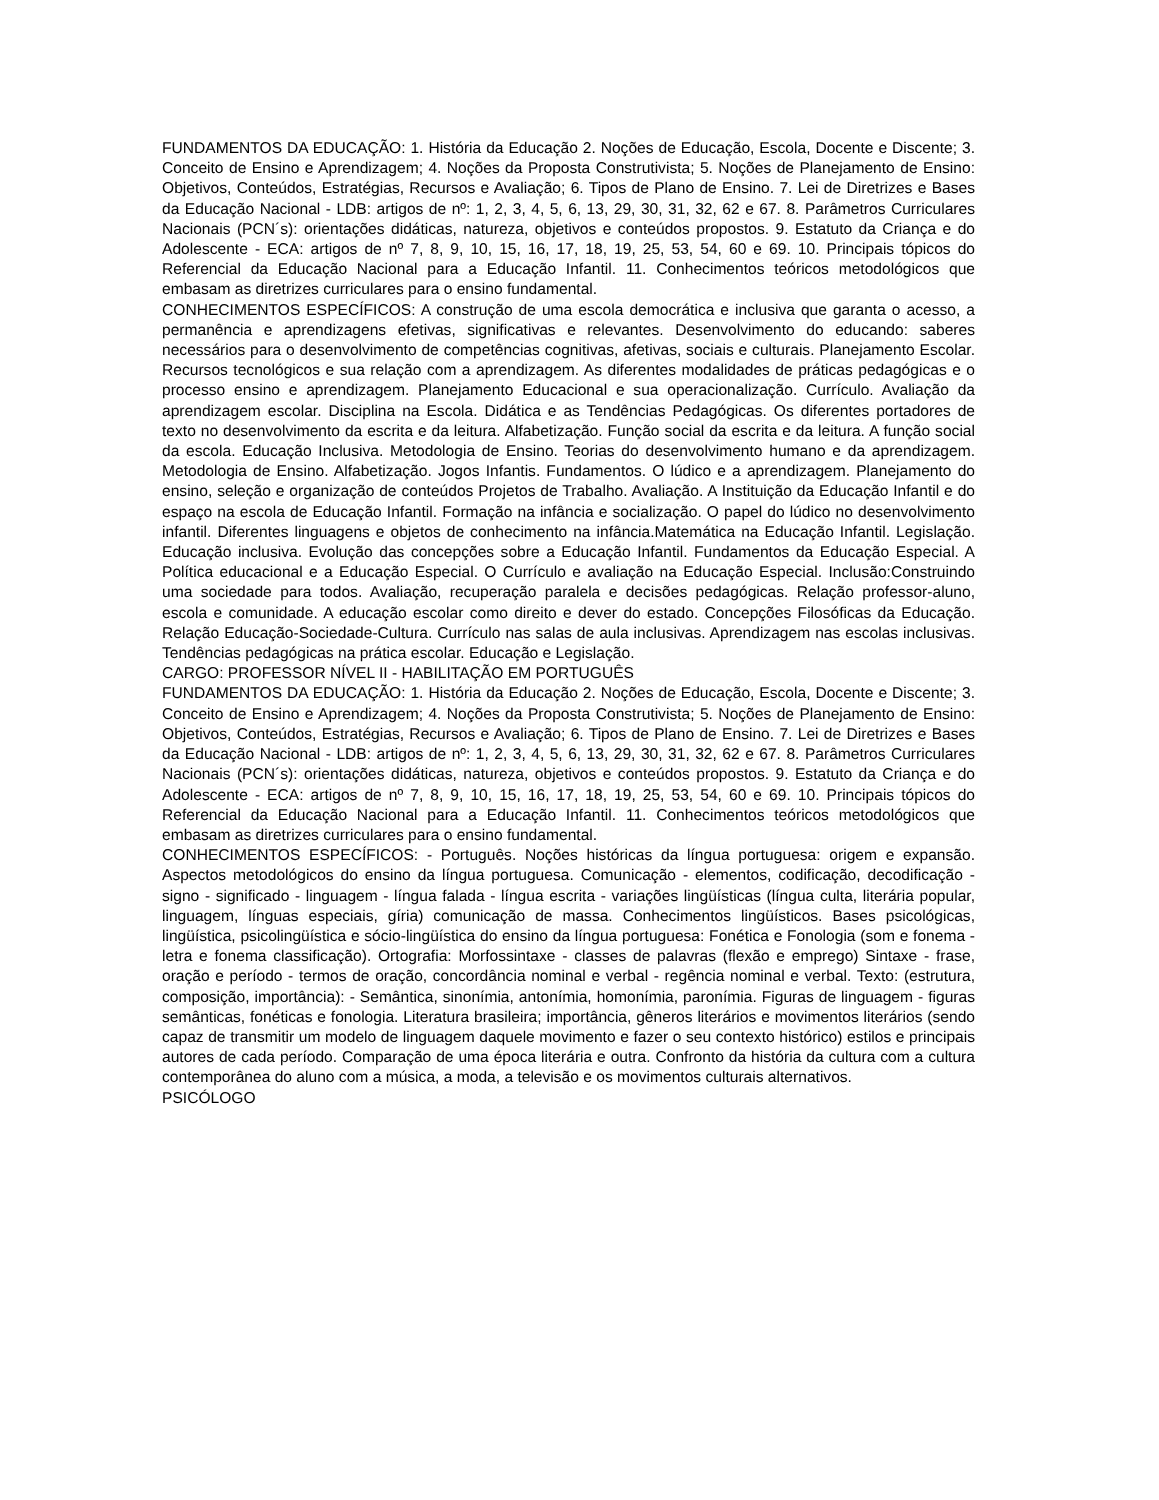FUNDAMENTOS DA EDUCAÇÃO: 1. História da Educação 2. Noções de Educação, Escola, Docente e Discente; 3. Conceito de Ensino e Aprendizagem; 4. Noções da Proposta Construtivista; 5. Noções de Planejamento de Ensino: Objetivos, Conteúdos, Estratégias, Recursos e Avaliação; 6. Tipos de Plano de Ensino. 7. Lei de Diretrizes e Bases da Educação Nacional - LDB: artigos de nº: 1, 2, 3, 4, 5, 6, 13, 29, 30, 31, 32, 62 e 67. 8. Parâmetros Curriculares Nacionais (PCN´s): orientações didáticas, natureza, objetivos e conteúdos propostos. 9. Estatuto da Criança e do Adolescente - ECA: artigos de nº 7, 8, 9, 10, 15, 16, 17, 18, 19, 25, 53, 54, 60 e 69. 10. Principais tópicos do Referencial da Educação Nacional para a Educação Infantil. 11. Conhecimentos teóricos metodológicos que embasam as diretrizes curriculares para o ensino fundamental.
CONHECIMENTOS ESPECÍFICOS: A construção de uma escola democrática e inclusiva que garanta o acesso, a permanência e aprendizagens efetivas, significativas e relevantes. Desenvolvimento do educando: saberes necessários para o desenvolvimento de competências cognitivas, afetivas, sociais e culturais. Planejamento Escolar. Recursos tecnológicos e sua relação com a aprendizagem. As diferentes modalidades de práticas pedagógicas e o processo ensino e aprendizagem. Planejamento Educacional e sua operacionalização. Currículo. Avaliação da aprendizagem escolar. Disciplina na Escola. Didática e as Tendências Pedagógicas. Os diferentes portadores de texto no desenvolvimento da escrita e da leitura. Alfabetização. Função social da escrita e da leitura. A função social da escola. Educação Inclusiva. Metodologia de Ensino. Teorias do desenvolvimento humano e da aprendizagem. Metodologia de Ensino. Alfabetização. Jogos Infantis. Fundamentos. O lúdico e a aprendizagem. Planejamento do ensino, seleção e organização de conteúdos Projetos de Trabalho. Avaliação. A Instituição da Educação Infantil e do espaço na escola de Educação Infantil. Formação na infância e socialização. O papel do lúdico no desenvolvimento infantil. Diferentes linguagens e objetos de conhecimento na infância.Matemática na Educação Infantil. Legislação. Educação inclusiva. Evolução das concepções sobre a Educação Infantil. Fundamentos da Educação Especial. A Política educacional e a Educação Especial. O Currículo e avaliação na Educação Especial. Inclusão:Construindo uma sociedade para todos. Avaliação, recuperação paralela e decisões pedagógicas. Relação professor-aluno, escola e comunidade. A educação escolar como direito e dever do estado. Concepções Filosóficas da Educação. Relação Educação-Sociedade-Cultura. Currículo nas salas de aula inclusivas. Aprendizagem nas escolas inclusivas. Tendências pedagógicas na prática escolar. Educação e Legislação.
CARGO: PROFESSOR NÍVEL II - HABILITAÇÃO EM PORTUGUÊS
FUNDAMENTOS DA EDUCAÇÃO: 1. História da Educação 2. Noções de Educação, Escola, Docente e Discente; 3. Conceito de Ensino e Aprendizagem; 4. Noções da Proposta Construtivista; 5. Noções de Planejamento de Ensino: Objetivos, Conteúdos, Estratégias, Recursos e Avaliação; 6. Tipos de Plano de Ensino. 7. Lei de Diretrizes e Bases da Educação Nacional - LDB: artigos de nº: 1, 2, 3, 4, 5, 6, 13, 29, 30, 31, 32, 62 e 67. 8. Parâmetros Curriculares Nacionais (PCN´s): orientações didáticas, natureza, objetivos e conteúdos propostos. 9. Estatuto da Criança e do Adolescente - ECA: artigos de nº 7, 8, 9, 10, 15, 16, 17, 18, 19, 25, 53, 54, 60 e 69. 10. Principais tópicos do Referencial da Educação Nacional para a Educação Infantil. 11. Conhecimentos teóricos metodológicos que embasam as diretrizes curriculares para o ensino fundamental.
CONHECIMENTOS ESPECÍFICOS: - Português. Noções históricas da língua portuguesa: origem e expansão. Aspectos metodológicos do ensino da língua portuguesa. Comunicação - elementos, codificação, decodificação - signo - significado - linguagem - língua falada - língua escrita - variações lingüísticas (língua culta, literária popular, linguagem, línguas especiais, gíria) comunicação de massa. Conhecimentos lingüísticos. Bases psicológicas, lingüística, psicolingüística e sócio-lingüística do ensino da língua portuguesa: Fonética e Fonologia (som e fonema - letra e fonema classificação). Ortografia: Morfossintaxe - classes de palavras (flexão e emprego) Sintaxe - frase, oração e período - termos de oração, concordância nominal e verbal - regência nominal e verbal. Texto: (estrutura, composição, importância): - Semântica, sinonímia, antonímia, homonímia, paronímia. Figuras de linguagem - figuras semânticas, fonéticas e fonologia. Literatura brasileira; importância, gêneros literários e movimentos literários (sendo capaz de transmitir um modelo de linguagem daquele movimento e fazer o seu contexto histórico) estilos e principais autores de cada período. Comparação de uma época literária e outra. Confronto da história da cultura com a cultura contemporânea do aluno com a música, a moda, a televisão e os movimentos culturais alternativos.
PSICÓLOGO